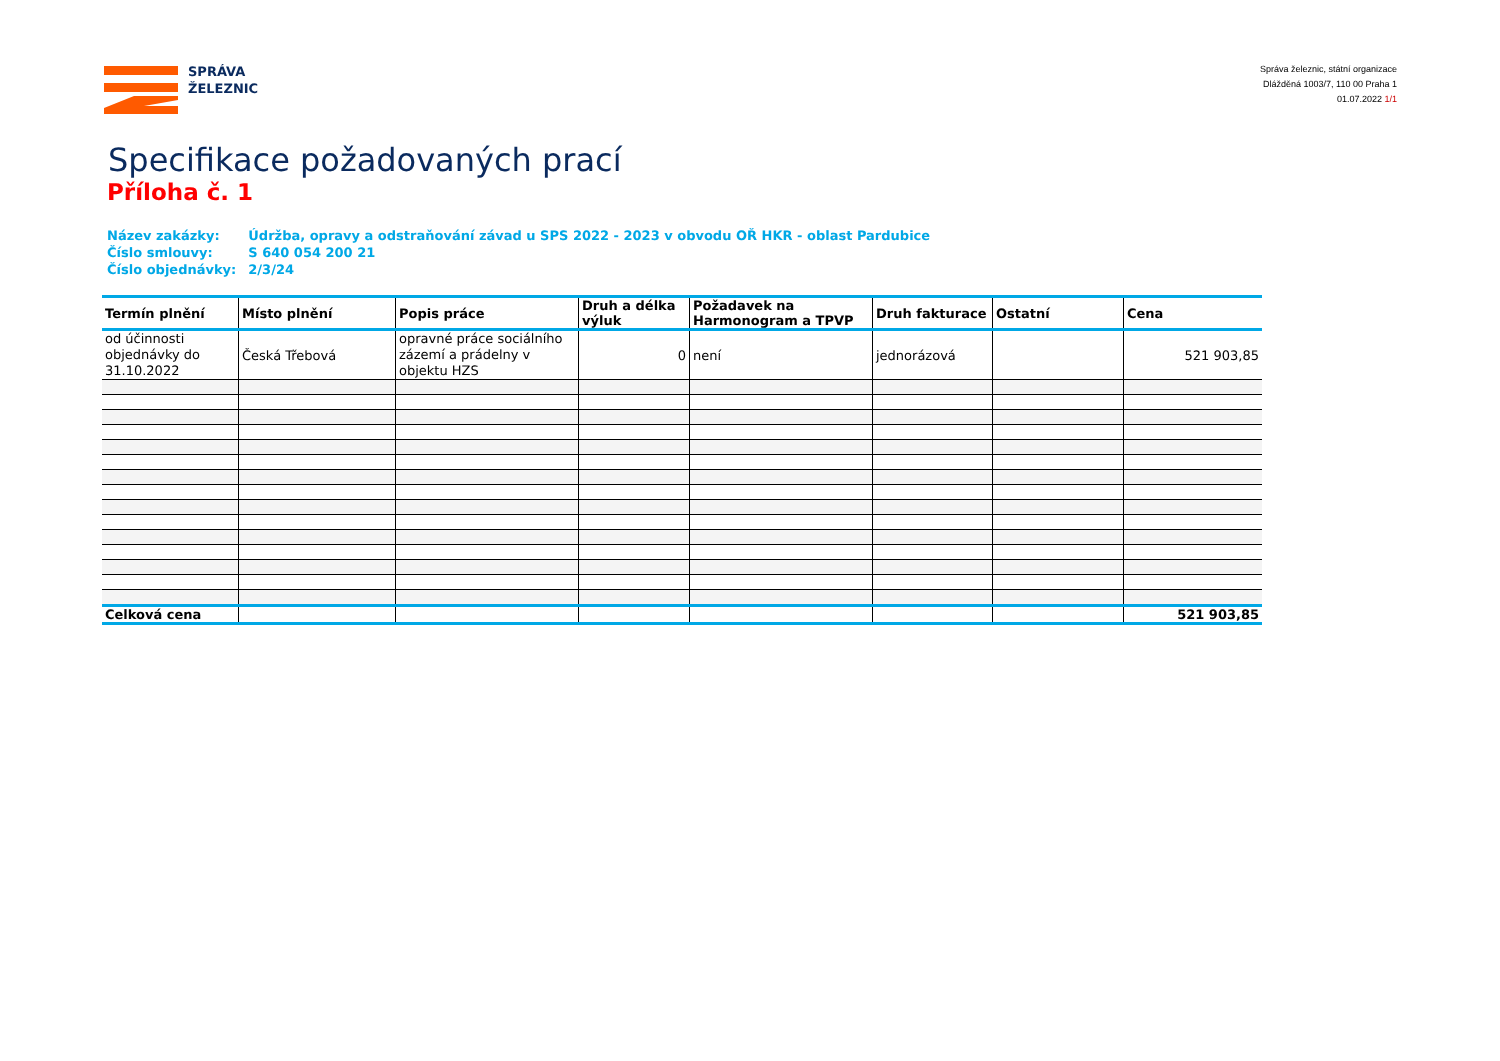SPRÁVA
ŽELEZNIC
Správa železnic, státní organizace
Dlážděná 1003/7, 110 00 Praha 1
01.07.2022 1/1
Specifikace požadovaných prací
Příloha č. 1
| Název zakázky: | Údržba, opravy a odstraňování závad u SPS 2022 - 2023 v obvodu OŘ HKR - oblast Pardubice |
| Číslo smlouvy: | S 640 054 200 21 |
| Číslo objednávky: | 2/3/24 |
| Termín plnění | Místo plnění | Popis práce | Druh a délka výluk | Požadavek na Harmonogram a TPVP | Druh fakturace | Ostatní | Cena |
| --- | --- | --- | --- | --- | --- | --- | --- |
| od účinnosti objednávky do 31.10.2022 | Česká Třebová | opravné práce sociálního zázemí a prádelny v objektu HZS | 0 | není | jednorázová | | 521 903,85 |
| Celková cena | | | | | | | 521 903,85 |